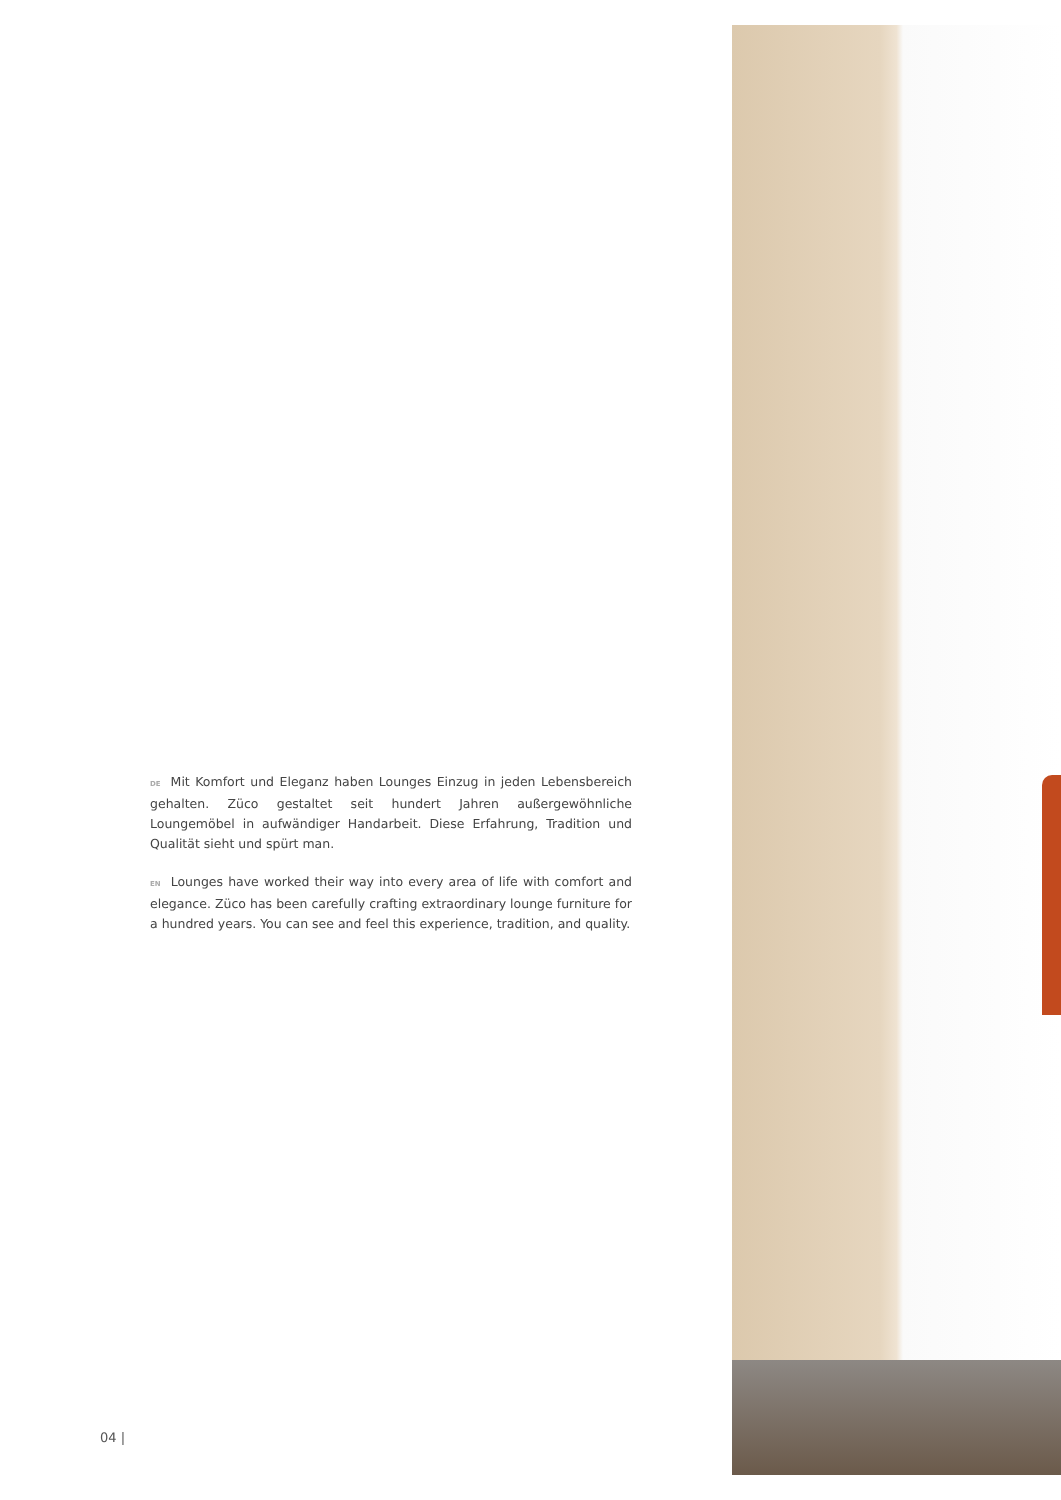DE Mit Komfort und Eleganz haben Lounges Einzug in jeden Lebens­bereich gehalten. Züco gestaltet seit hundert Jahren außergewöhnliche Loungemöbel in aufwändiger Handarbeit. Diese Erfahrung, Tradition und Qualität sieht und spürt man.
EN Lounges have worked their way into every area of life with comfort and elegance. Züco has been carefully crafting extraordinary lounge furniture for a hundred years. You can see and feel this experience, tra­dition, and quality.
04 |